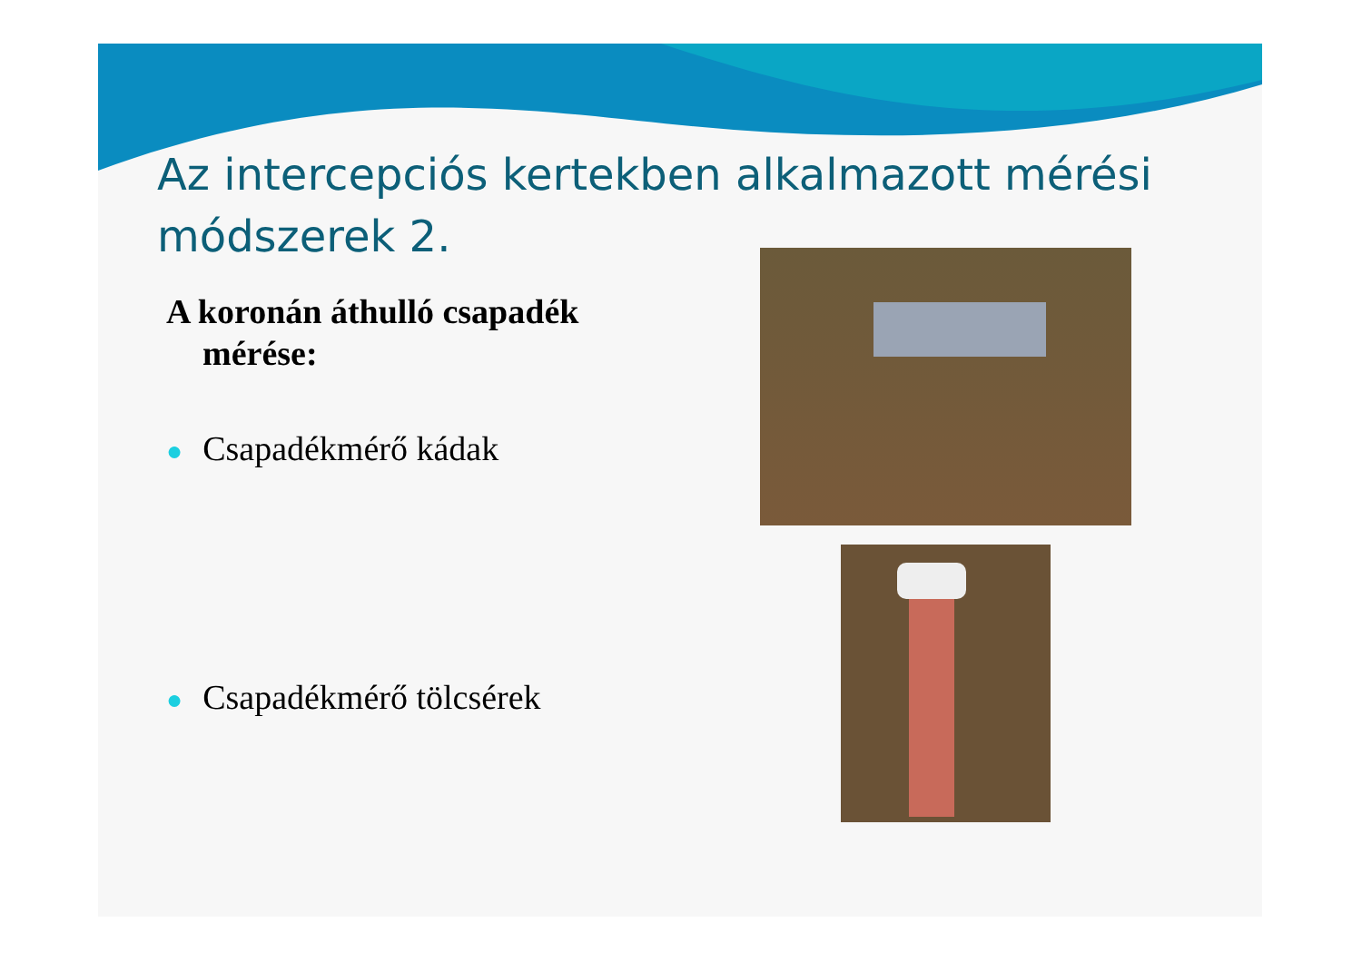Az intercepciós kertekben alkalmazott mérési módszerek 2.
A koronán áthulló csapadék mérése:
● Csapadékmérő kádak
● Csapadékmérő tölcsérek